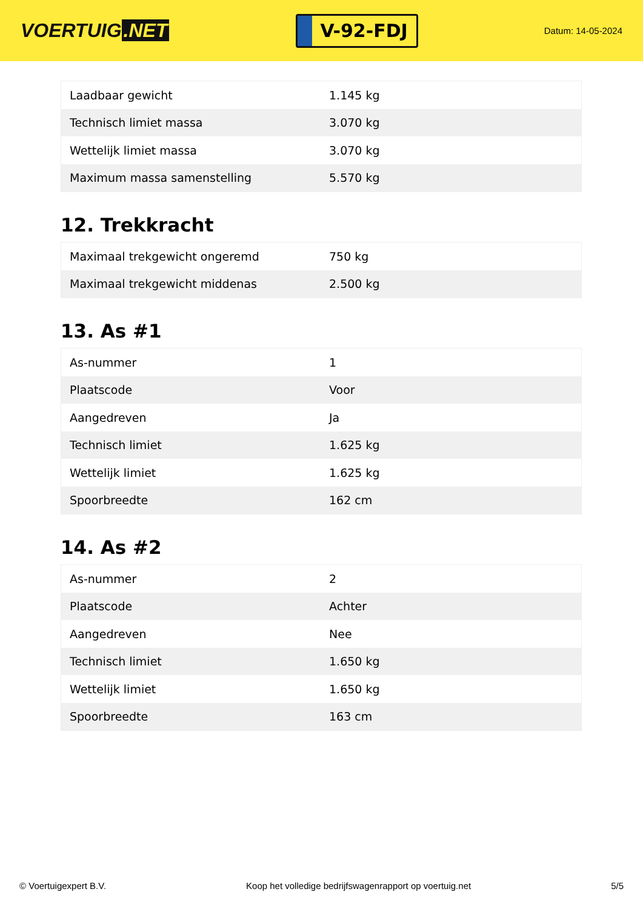VOERTUIG.NET
V-92-FDJ
Datum: 14-05-2024
| Laadbaar gewicht | 1.145 kg |
| Technisch limiet massa | 3.070 kg |
| Wettelijk limiet massa | 3.070 kg |
| Maximum massa samenstelling | 5.570 kg |
12. Trekkracht
| Maximaal trekgewicht ongeremd | 750 kg |
| Maximaal trekgewicht middenas | 2.500 kg |
13. As #1
| As-nummer | 1 |
| Plaatscode | Voor |
| Aangedreven | Ja |
| Technisch limiet | 1.625 kg |
| Wettelijk limiet | 1.625 kg |
| Spoorbreedte | 162 cm |
14. As #2
| As-nummer | 2 |
| Plaatscode | Achter |
| Aangedreven | Nee |
| Technisch limiet | 1.650 kg |
| Wettelijk limiet | 1.650 kg |
| Spoorbreedte | 163 cm |
© Voertuigexpert B.V. Koop het volledige bedrijfswagenrapport op voertuig.net 5/5